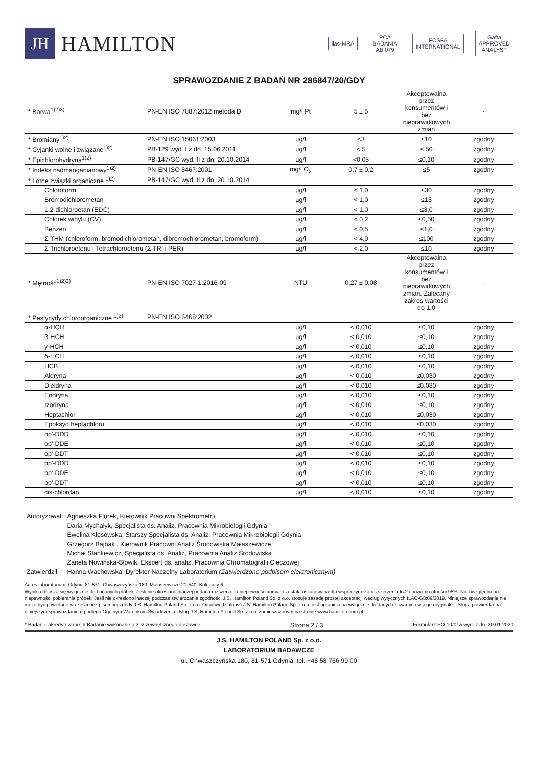JH
HAMILTON
ilac-MRA
PCA
BADANIA
AB 079
FOSFA
INTERNATIONAL
Gafta
APPROVED
ANALYST
SPRAWOZDANIE Z BADAŃ NR 286847/20/GDY
| * Barwa<sup>1)2)3)</sup> | PN-EN ISO 7887:2012 metoda D | mg/l Pt | 5 ± 5 | Akceptowalna przez konsumentów i bez nieprawidłowych zmian | - |
| * Bromiany<sup>1)2)</sup> | PN-EN ISO 15061:2003 | µg/l | <3 | ≤10 | zgodny |
| * Cyjanki wolne i związane<sup>1)2)</sup> | PB-129 wyd. I z dn. 15.06.2011 | µg/l | < 5 | ≤ 50 | zgodny |
| * Epichlorohydryna<sup>1)2)</sup> | PB-147/GC wyd. II z dn. 20.10.2014 | µg/l | <0,05 | ≤0,10 | zgodny |
| * Indeks nadmanganianowy<sup>1)2)</sup> | PN-EN ISO 8467:2001 | mg/l O<sub>2</sub> | 0,7 ± 0,2 | ≤5 | zgodny |
| * Lotne związki organiczne <sup>1)2)</sup> | PB-147/GC wyd. II z dn. 20.10.2014 | | | | |
| Chloroform | | µg/l | < 1,0 | ≤30 | zgodny |
| Bromodichlorometan | | µg/l | < 1,0 | ≤15 | zgodny |
| 1,2-dichloroetan (EDC) | | µg/l | < 1,0 | ≤3,0 | zgodny |
| Chlorek winylu (CV) | | µg/l | < 0,2 | ≤0,50 | zgodny |
| Benzen | | µg/l | < 0,5 | ≤1,0 | zgodny |
| Σ THM (chloroform, bromodichlorometan, dibromochlorometan, bromoform) | | µg/l | < 4,0 | ≤100 | zgodny |
| Σ Trichloroetenu i Tetrachloroetenu (Σ TRI i PER) | | µg/l | < 2,0 | ≤10 | zgodny |
| * Mętność<sup>1)2)3)</sup> | PN-EN ISO 7027-1:2016-09 | NTU | 0,27 ± 0,08 | Akceptowalna przez konsumentów i bez nieprawidłowych zmian. Zalecany zakres wartości do 1,0 | - |
| * Pestycydy chloroorganiczne <sup>1)2)</sup> | PN-EN ISO 6468:2002 | | | | |
| α-HCH | | µg/l | < 0,010 | ≤0,10 | zgodny |
| β-HCH | | µg/l | < 0,010 | ≤0,10 | zgodny |
| γ-HCH | | µg/l | < 0,010 | ≤0,10 | zgodny |
| δ-HCH | | µg/l | < 0,010 | ≤0,10 | zgodny |
| HCB | | µg/l | < 0,010 | ≤0,10 | zgodny |
| Aldryna | | µg/l | < 0,010 | ≤0,030 | zgodny |
| Dieldryna | | µg/l | < 0,010 | ≤0,030 | zgodny |
| Endryna | | µg/l | < 0,010 | ≤0,10 | zgodny |
| Izodryna | | µg/l | < 0,010 | ≤0,10 | zgodny |
| Heptachlor | | µg/l | < 0,010 | ≤0,030 | zgodny |
| Epoksyd heptachloru | | µg/l | < 0,010 | ≤0,030 | zgodny |
| op'-DDD | | µg/l | < 0,010 | ≤0,10 | zgodny |
| op'-DDE | | µg/l | < 0,010 | ≤0,10 | zgodny |
| op'-DDT | | µg/l | < 0,010 | ≤0,10 | zgodny |
| pp'-DDD | | µg/l | < 0,010 | ≤0,10 | zgodny |
| pp'-DDE | | µg/l | < 0,010 | ≤0,10 | zgodny |
| pp'-DDT | | µg/l | < 0,010 | ≤0,10 | zgodny |
| cis-chlordan | | µg/l | < 0,010 | ≤0,10 | zgodny |
| Autoryzował: | Agnieszka Florek, Kierownik Pracowni Spektrometrii Daria Mychałyk, Specjalista ds. Analiz, Pracownia Mikrobiologii Gdynia Ewelina Kłosowska, Starszy Specjalista ds. Analiz, Pracownia Mikrobiologii Gdynia Grzegorz Bajbak , Kierownik Pracowni Analiz Środowiska Małaszewicze Michał Stankiewicz, Specjalista ds. Analiz, Pracownia Analiz Środowiska Żaneta Nowińska-Słowik, Ekspert ds. analiz, Pracownia Chromatografii Cieczowej |
| Zatwierdził: | Hanna Wachowska, Dyrektor Naczelny Laboratorium (Zatwierdzone podpisem elektronicznym) |
Adres laboratorium: Gdynia 81-571, Chwaszczyńska 180; Małaszewicze 21-540, Kolejarzy 6
Wyniki odnoszą się wyłącznie do badanych próbek. Jeśli nie określono inaczej podana rozszerzona niepewność pomiaru została oszacowana dla współczynnika rozszerzenia k=2 i poziomu ufności 95%. Nie uwzględniono niepewności pobierania próbek. Jeśli nie określono inaczej podczas stwierdzania zgodności J.S. Hamilton Poland Sp. z o.o. stosuje zasadę prostej akceptacji według wytycznych ILAC-G8:09/2019. Niniejsze sprawozdanie nie może być powielane w części bez pisemnej zgody J.S. Hamilton Poland Sp. z o.o. Odpowiedzialność J.S. Hamilton Poland Sp. z o.o. jest ograniczona wyłącznie do danych zawartych w jego oryginale. Usługa potwierdzona niniejszym sprawozdaniem podlega Ogólnym Warunkom Świadczenia Usług J.S. Hamilton Poland Sp. z o.o. zamieszczonym na stronie www.hamilton.com.pl
* Badanie akredytowane; # Badanie wykonane przez zewnętrznego dostawcę Strona 2 / 3 Formularz PO-10/01a wyd. z dn. 20.01.2020
J.S. HAMILTON POLAND Sp. z o.o.
LABORATORIUM BADAWCZE
ul. Chwaszczyńska 180, 81-571 Gdynia, tel. +48 58 766 99 00